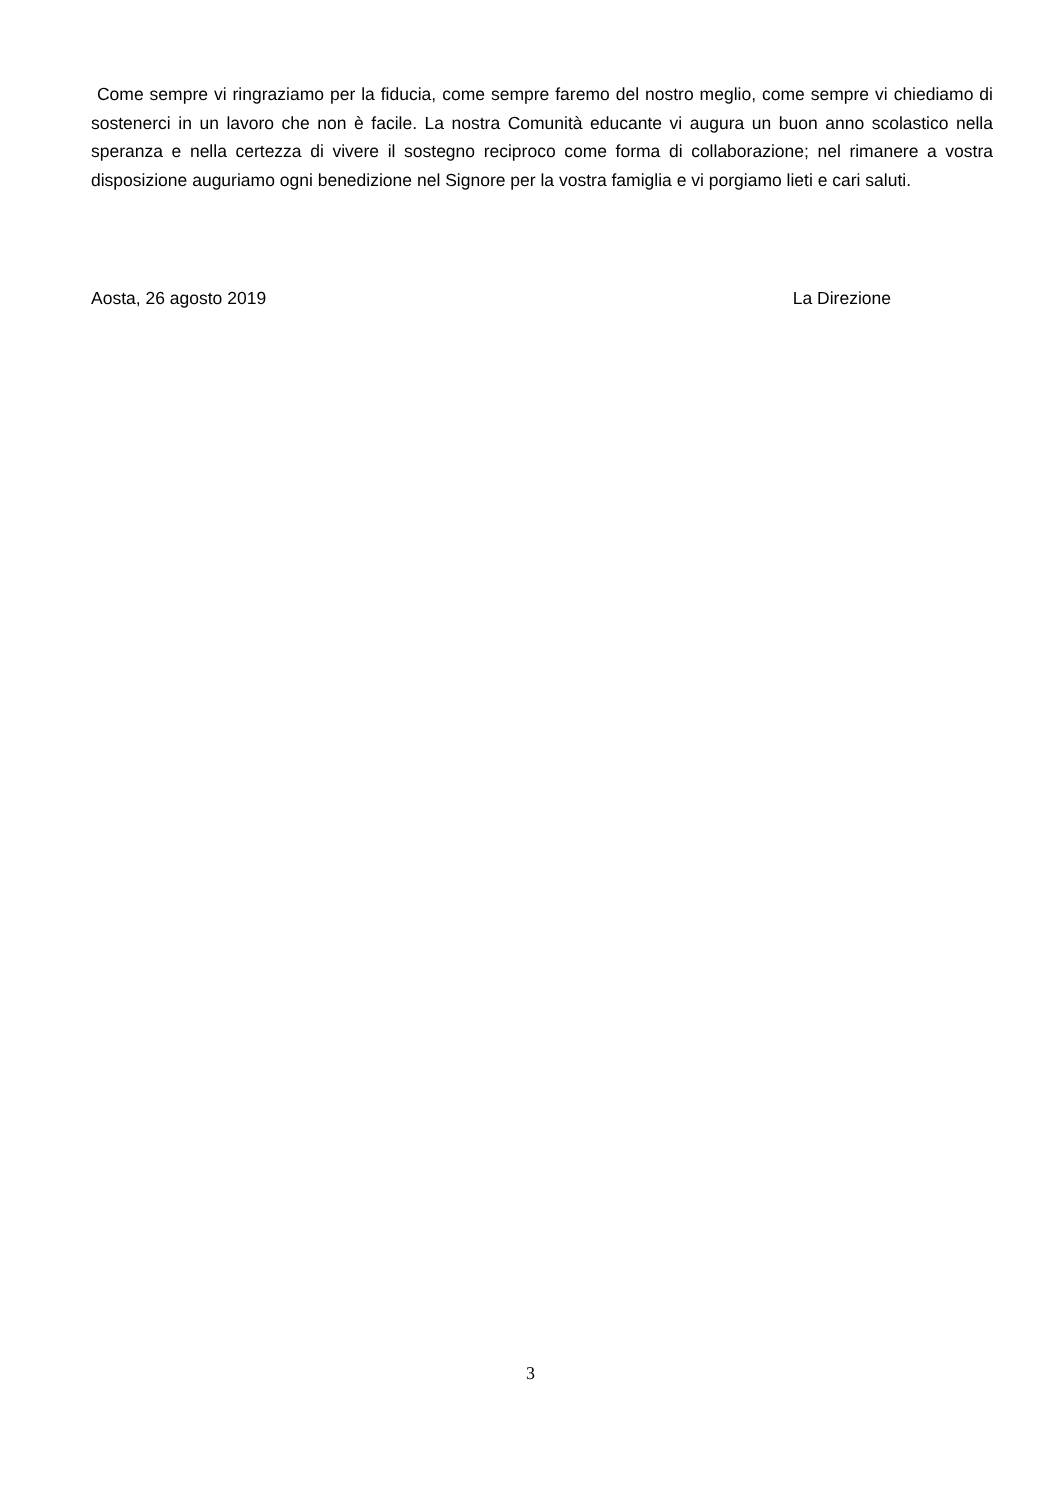Come sempre vi ringraziamo per la fiducia, come sempre faremo del nostro meglio, come sempre vi chiediamo di sostenerci in un lavoro che non è facile. La nostra Comunità educante vi augura un buon anno scolastico nella speranza e nella certezza di vivere il sostegno reciproco come forma di collaborazione; nel rimanere a vostra disposizione auguriamo ogni benedizione nel Signore per la vostra famiglia e vi porgiamo lieti e cari saluti.
Aosta, 26 agosto 2019 La Direzione
3